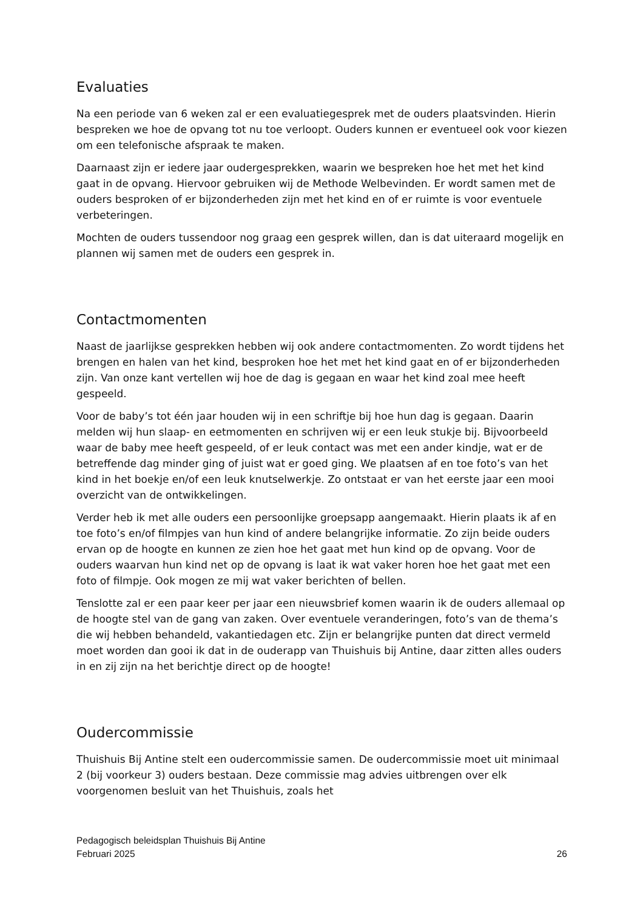Evaluaties
Na een periode van 6 weken zal er een evaluatiegesprek met de ouders plaatsvinden. Hierin bespreken we hoe de opvang tot nu toe verloopt. Ouders kunnen er eventueel ook voor kiezen om een telefonische afspraak te maken.
Daarnaast zijn er iedere jaar oudergesprekken, waarin we bespreken hoe het met het kind gaat in de opvang. Hiervoor gebruiken wij de Methode Welbevinden. Er wordt samen met de ouders besproken of er bijzonderheden zijn met het kind en of er ruimte is voor eventuele verbeteringen.
Mochten de ouders tussendoor nog graag een gesprek willen, dan is dat uiteraard mogelijk en plannen wij samen met de ouders een gesprek in.
Contactmomenten
Naast de jaarlijkse gesprekken hebben wij ook andere contactmomenten. Zo wordt tijdens het brengen en halen van het kind, besproken hoe het met het kind gaat en of er bijzonderheden zijn. Van onze kant vertellen wij hoe de dag is gegaan en waar het kind zoal mee heeft gespeeld.
Voor de baby’s tot één jaar houden wij in een schriftje bij hoe hun dag is gegaan. Daarin melden wij hun slaap- en eetmomenten en schrijven wij er een leuk stukje bij. Bijvoorbeeld waar de baby mee heeft gespeeld, of er leuk contact was met een ander kindje, wat er de betreffende dag minder ging of juist wat er goed ging. We plaatsen af en toe foto’s van het kind in het boekje en/of een leuk knutselwerkje. Zo ontstaat er van het eerste jaar een mooi overzicht van de ontwikkelingen.
Verder heb ik met alle ouders een persoonlijke groepsapp aangemaakt. Hierin plaats ik af en toe foto’s en/of filmpjes van hun kind of andere belangrijke informatie. Zo zijn beide ouders ervan op de hoogte en kunnen ze zien hoe het gaat met hun kind op de opvang. Voor de ouders waarvan hun kind net op de opvang is laat ik wat vaker horen hoe het gaat met een foto of filmpje. Ook mogen ze mij wat vaker berichten of bellen.
Tenslotte zal er een paar keer per jaar een nieuwsbrief komen waarin ik de ouders allemaal op de hoogte stel van de gang van zaken. Over eventuele veranderingen, foto’s van de thema’s die wij hebben behandeld, vakantiedagen etc. Zijn er belangrijke punten dat direct vermeld moet worden dan gooi ik dat in de ouderapp van Thuishuis bij Antine, daar zitten alles ouders in en zij zijn na het berichtje direct op de hoogte!
Oudercommissie
Thuishuis Bij Antine stelt een oudercommissie samen. De oudercommissie moet uit minimaal 2 (bij voorkeur 3) ouders bestaan. Deze commissie mag advies uitbrengen over elk voorgenomen besluit van het Thuishuis, zoals het
Pedagogisch beleidsplan Thuishuis Bij Antine
Februari 2025 26